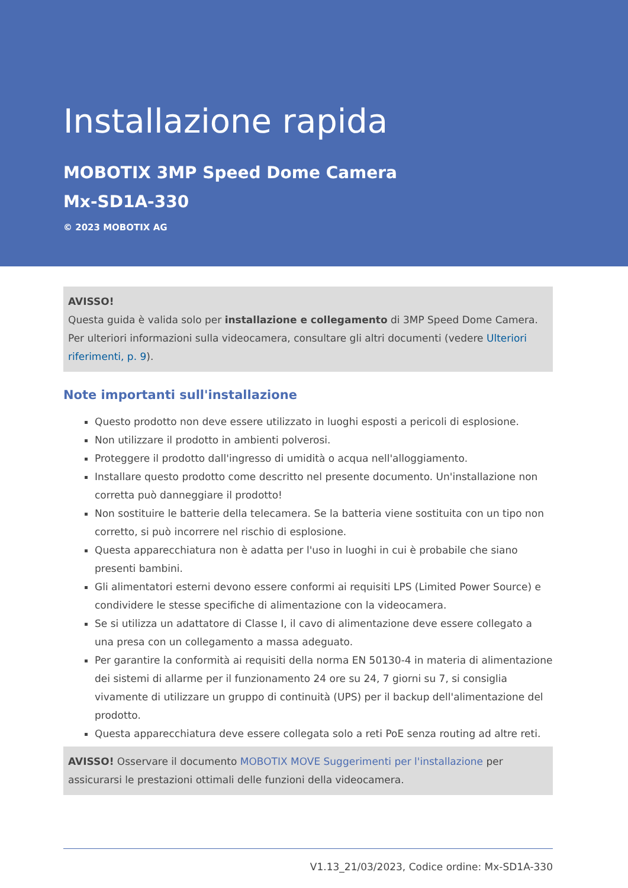Installazione rapida
MOBOTIX 3MP Speed Dome Camera
Mx-SD1A-330
© 2023 MOBOTIX AG
AVISSO!
Questa guida è valida solo per installazione e collegamento di 3MP Speed Dome Camera. Per ulteriori informazioni sulla videocamera, consultare gli altri documenti (vedere Ulteriori riferimenti, p. 9).
Note importanti sull'installazione
Questo prodotto non deve essere utilizzato in luoghi esposti a pericoli di esplosione.
Non utilizzare il prodotto in ambienti polverosi.
Proteggere il prodotto dall'ingresso di umidità o acqua nell'alloggiamento.
Installare questo prodotto come descritto nel presente documento. Un'installazione non corretta può danneggiare il prodotto!
Non sostituire le batterie della telecamera. Se la batteria viene sostituita con un tipo non corretto, si può incorrere nel rischio di esplosione.
Questa apparecchiatura non è adatta per l'uso in luoghi in cui è probabile che siano presenti bambini.
Gli alimentatori esterni devono essere conformi ai requisiti LPS (Limited Power Source) e condividere le stesse specifiche di alimentazione con la videocamera.
Se si utilizza un adattatore di Classe I, il cavo di alimentazione deve essere collegato a una presa con un collegamento a massa adeguato.
Per garantire la conformità ai requisiti della norma EN 50130-4 in materia di alimentazione dei sistemi di allarme per il funzionamento 24 ore su 24, 7 giorni su 7, si consiglia vivamente di utilizzare un gruppo di continuità (UPS) per il backup dell'alimentazione del prodotto.
Questa apparecchiatura deve essere collegata solo a reti PoE senza routing ad altre reti.
AVISSO! Osservare il documento MOBOTIX MOVE Suggerimenti per l'installazione per assicurarsi le prestazioni ottimali delle funzioni della videocamera.
V1.13_21/03/2023, Codice ordine: Mx-SD1A-330